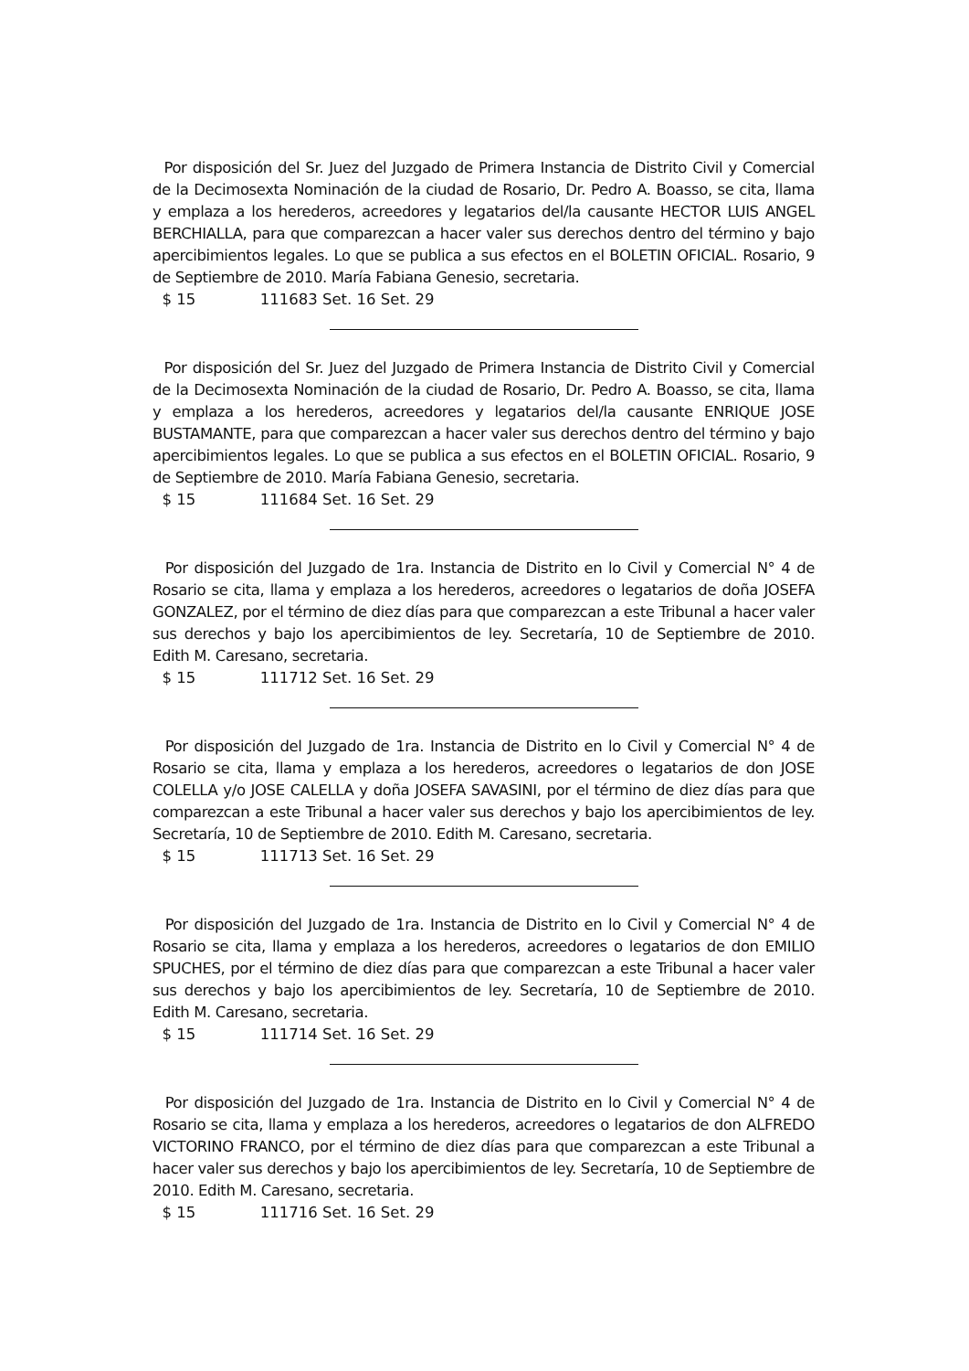Por disposición del Sr. Juez del Juzgado de Primera Instancia de Distrito Civil y Comercial de la Decimosexta Nominación de la ciudad de Rosario, Dr. Pedro A. Boasso, se cita, llama y emplaza a los herederos, acreedores y legatarios del/la causante HECTOR LUIS ANGEL BERCHIALLA, para que comparezcan a hacer valer sus derechos dentro del término y bajo apercibimientos legales. Lo que se publica a sus efectos en el BOLETIN OFICIAL. Rosario, 9 de Septiembre de 2010. María Fabiana Genesio, secretaria.
$ 15 111683 Set. 16 Set. 29
Por disposición del Sr. Juez del Juzgado de Primera Instancia de Distrito Civil y Comercial de la Decimosexta Nominación de la ciudad de Rosario, Dr. Pedro A. Boasso, se cita, llama y emplaza a los herederos, acreedores y legatarios del/la causante ENRIQUE JOSE BUSTAMANTE, para que comparezcan a hacer valer sus derechos dentro del término y bajo apercibimientos legales. Lo que se publica a sus efectos en el BOLETIN OFICIAL. Rosario, 9 de Septiembre de 2010. María Fabiana Genesio, secretaria.
$ 15 111684 Set. 16 Set. 29
Por disposición del Juzgado de 1ra. Instancia de Distrito en lo Civil y Comercial N° 4 de Rosario se cita, llama y emplaza a los herederos, acreedores o legatarios de doña JOSEFA GONZALEZ, por el término de diez días para que comparezcan a este Tribunal a hacer valer sus derechos y bajo los apercibimientos de ley. Secretaría, 10 de Septiembre de 2010. Edith M. Caresano, secretaria.
$ 15 111712 Set. 16 Set. 29
Por disposición del Juzgado de 1ra. Instancia de Distrito en lo Civil y Comercial N° 4 de Rosario se cita, llama y emplaza a los herederos, acreedores o legatarios de don JOSE COLELLA y/o JOSE CALELLA y doña JOSEFA SAVASINI, por el término de diez días para que comparezcan a este Tribunal a hacer valer sus derechos y bajo los apercibimientos de ley. Secretaría, 10 de Septiembre de 2010. Edith M. Caresano, secretaria.
$ 15 111713 Set. 16 Set. 29
Por disposición del Juzgado de 1ra. Instancia de Distrito en lo Civil y Comercial N° 4 de Rosario se cita, llama y emplaza a los herederos, acreedores o legatarios de don EMILIO SPUCHES, por el término de diez días para que comparezcan a este Tribunal a hacer valer sus derechos y bajo los apercibimientos de ley. Secretaría, 10 de Septiembre de 2010. Edith M. Caresano, secretaria.
$ 15 111714 Set. 16 Set. 29
Por disposición del Juzgado de 1ra. Instancia de Distrito en lo Civil y Comercial N° 4 de Rosario se cita, llama y emplaza a los herederos, acreedores o legatarios de don ALFREDO VICTORINO FRANCO, por el término de diez días para que comparezcan a este Tribunal a hacer valer sus derechos y bajo los apercibimientos de ley. Secretaría, 10 de Septiembre de 2010. Edith M. Caresano, secretaria.
$ 15 111716 Set. 16 Set. 29